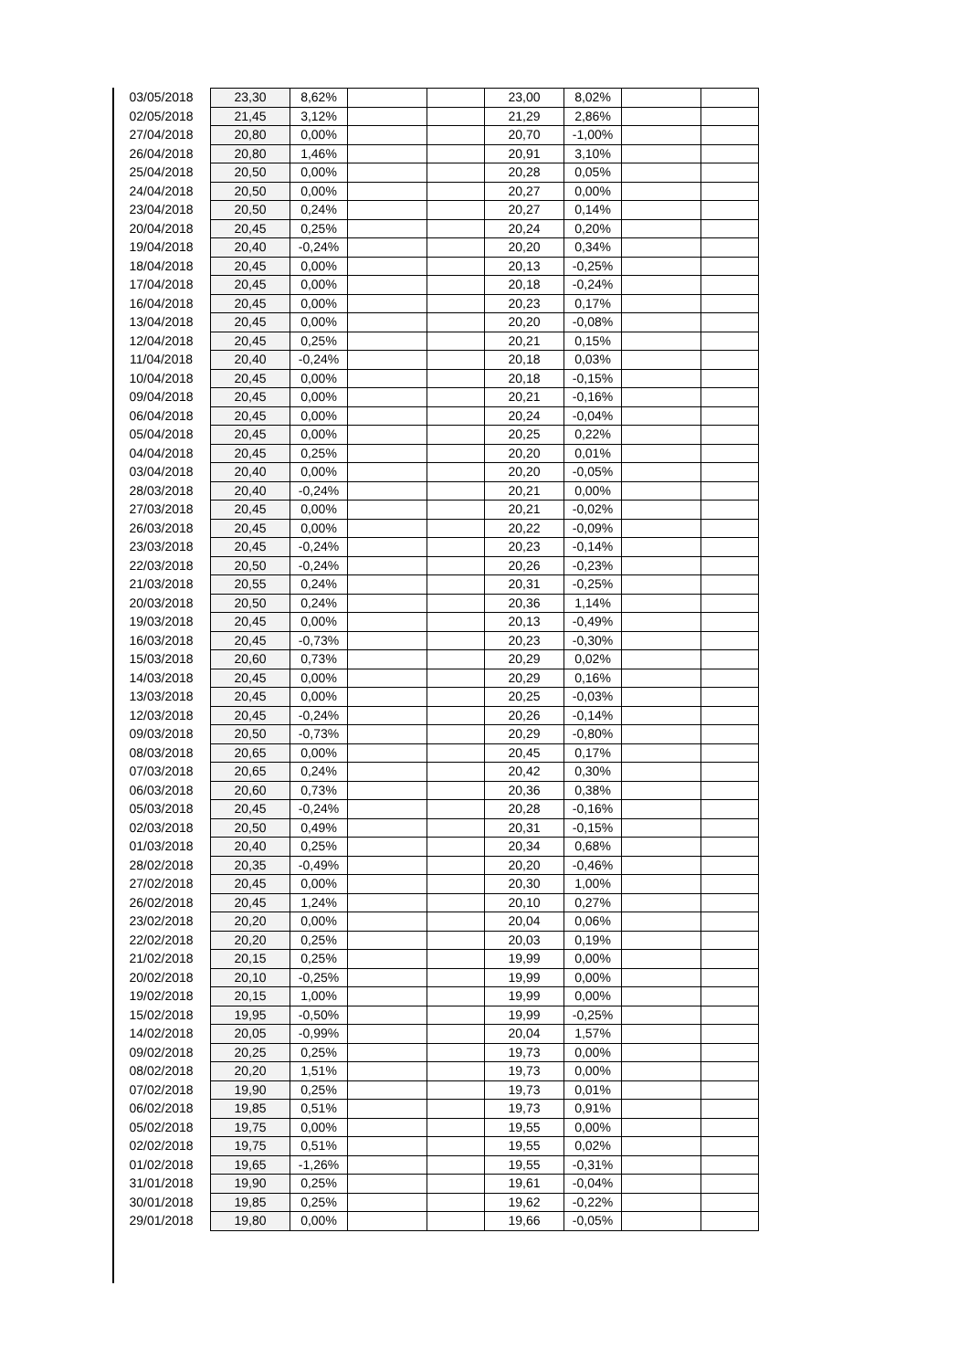| 03/05/2018 | 23,30 | 8,62% | | | 23,00 | 8,02% | | |
| 02/05/2018 | 21,45 | 3,12% | | | 21,29 | 2,86% | | |
| 27/04/2018 | 20,80 | 0,00% | | | 20,70 | -1,00% | | |
| 26/04/2018 | 20,80 | 1,46% | | | 20,91 | 3,10% | | |
| 25/04/2018 | 20,50 | 0,00% | | | 20,28 | 0,05% | | |
| 24/04/2018 | 20,50 | 0,00% | | | 20,27 | 0,00% | | |
| 23/04/2018 | 20,50 | 0,24% | | | 20,27 | 0,14% | | |
| 20/04/2018 | 20,45 | 0,25% | | | 20,24 | 0,20% | | |
| 19/04/2018 | 20,40 | -0,24% | | | 20,20 | 0,34% | | |
| 18/04/2018 | 20,45 | 0,00% | | | 20,13 | -0,25% | | |
| 17/04/2018 | 20,45 | 0,00% | | | 20,18 | -0,24% | | |
| 16/04/2018 | 20,45 | 0,00% | | | 20,23 | 0,17% | | |
| 13/04/2018 | 20,45 | 0,00% | | | 20,20 | -0,08% | | |
| 12/04/2018 | 20,45 | 0,25% | | | 20,21 | 0,15% | | |
| 11/04/2018 | 20,40 | -0,24% | | | 20,18 | 0,03% | | |
| 10/04/2018 | 20,45 | 0,00% | | | 20,18 | -0,15% | | |
| 09/04/2018 | 20,45 | 0,00% | | | 20,21 | -0,16% | | |
| 06/04/2018 | 20,45 | 0,00% | | | 20,24 | -0,04% | | |
| 05/04/2018 | 20,45 | 0,00% | | | 20,25 | 0,22% | | |
| 04/04/2018 | 20,45 | 0,25% | | | 20,20 | 0,01% | | |
| 03/04/2018 | 20,40 | 0,00% | | | 20,20 | -0,05% | | |
| 28/03/2018 | 20,40 | -0,24% | | | 20,21 | 0,00% | | |
| 27/03/2018 | 20,45 | 0,00% | | | 20,21 | -0,02% | | |
| 26/03/2018 | 20,45 | 0,00% | | | 20,22 | -0,09% | | |
| 23/03/2018 | 20,45 | -0,24% | | | 20,23 | -0,14% | | |
| 22/03/2018 | 20,50 | -0,24% | | | 20,26 | -0,23% | | |
| 21/03/2018 | 20,55 | 0,24% | | | 20,31 | -0,25% | | |
| 20/03/2018 | 20,50 | 0,24% | | | 20,36 | 1,14% | | |
| 19/03/2018 | 20,45 | 0,00% | | | 20,13 | -0,49% | | |
| 16/03/2018 | 20,45 | -0,73% | | | 20,23 | -0,30% | | |
| 15/03/2018 | 20,60 | 0,73% | | | 20,29 | 0,02% | | |
| 14/03/2018 | 20,45 | 0,00% | | | 20,29 | 0,16% | | |
| 13/03/2018 | 20,45 | 0,00% | | | 20,25 | -0,03% | | |
| 12/03/2018 | 20,45 | -0,24% | | | 20,26 | -0,14% | | |
| 09/03/2018 | 20,50 | -0,73% | | | 20,29 | -0,80% | | |
| 08/03/2018 | 20,65 | 0,00% | | | 20,45 | 0,17% | | |
| 07/03/2018 | 20,65 | 0,24% | | | 20,42 | 0,30% | | |
| 06/03/2018 | 20,60 | 0,73% | | | 20,36 | 0,38% | | |
| 05/03/2018 | 20,45 | -0,24% | | | 20,28 | -0,16% | | |
| 02/03/2018 | 20,50 | 0,49% | | | 20,31 | -0,15% | | |
| 01/03/2018 | 20,40 | 0,25% | | | 20,34 | 0,68% | | |
| 28/02/2018 | 20,35 | -0,49% | | | 20,20 | -0,46% | | |
| 27/02/2018 | 20,45 | 0,00% | | | 20,30 | 1,00% | | |
| 26/02/2018 | 20,45 | 1,24% | | | 20,10 | 0,27% | | |
| 23/02/2018 | 20,20 | 0,00% | | | 20,04 | 0,06% | | |
| 22/02/2018 | 20,20 | 0,25% | | | 20,03 | 0,19% | | |
| 21/02/2018 | 20,15 | 0,25% | | | 19,99 | 0,00% | | |
| 20/02/2018 | 20,10 | -0,25% | | | 19,99 | 0,00% | | |
| 19/02/2018 | 20,15 | 1,00% | | | 19,99 | 0,00% | | |
| 15/02/2018 | 19,95 | -0,50% | | | 19,99 | -0,25% | | |
| 14/02/2018 | 20,05 | -0,99% | | | 20,04 | 1,57% | | |
| 09/02/2018 | 20,25 | 0,25% | | | 19,73 | 0,00% | | |
| 08/02/2018 | 20,20 | 1,51% | | | 19,73 | 0,00% | | |
| 07/02/2018 | 19,90 | 0,25% | | | 19,73 | 0,01% | | |
| 06/02/2018 | 19,85 | 0,51% | | | 19,73 | 0,91% | | |
| 05/02/2018 | 19,75 | 0,00% | | | 19,55 | 0,00% | | |
| 02/02/2018 | 19,75 | 0,51% | | | 19,55 | 0,02% | | |
| 01/02/2018 | 19,65 | -1,26% | | | 19,55 | -0,31% | | |
| 31/01/2018 | 19,90 | 0,25% | | | 19,61 | -0,04% | | |
| 30/01/2018 | 19,85 | 0,25% | | | 19,62 | -0,22% | | |
| 29/01/2018 | 19,80 | 0,00% | | | 19,66 | -0,05% | | |